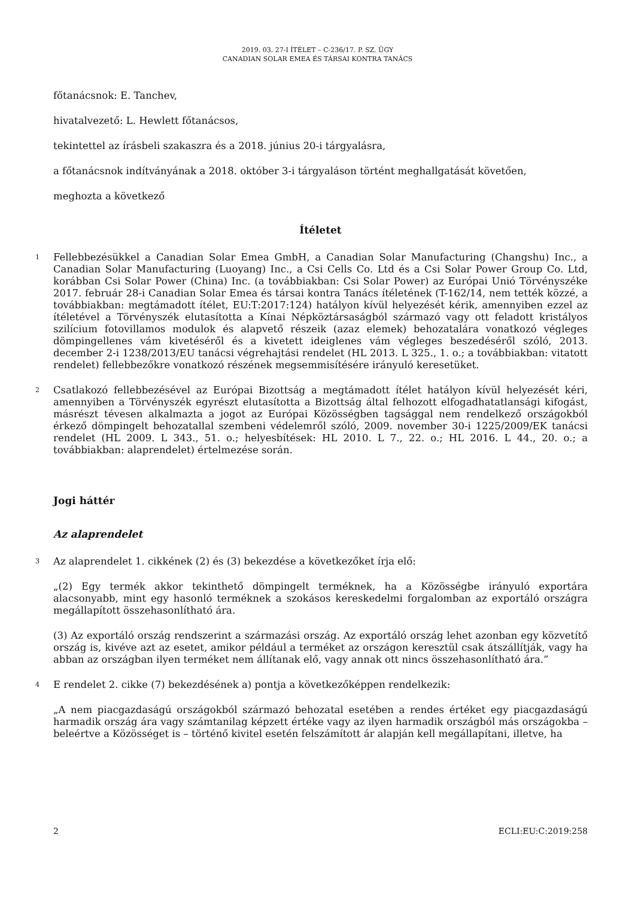2019. 03. 27-I ÍTÉLET – C-236/17. P. SZ. ÜGY
CANADIAN SOLAR EMEA ÉS TÁRSAI KONTRA TANÁCS
főtanácsnok: E. Tanchev,
hivatalvezető: L. Hewlett főtanácsos,
tekintettel az írásbeli szakaszra és a 2018. június 20-i tárgyalásra,
a főtanácsnok indítványának a 2018. október 3-i tárgyaláson történt meghallgatását követően,
meghozta a következő
Ítéletet
1
Fellebbezésükkel a Canadian Solar Emea GmbH, a Canadian Solar Manufacturing (Changshu) Inc., a Canadian Solar Manufacturing (Luoyang) Inc., a Csi Cells Co. Ltd és a Csi Solar Power Group Co. Ltd, korábban Csi Solar Power (China) Inc. (a továbbiakban: Csi Solar Power) az Európai Unió Törvényszéke 2017. február 28-i Canadian Solar Emea és társai kontra Tanács ítéletének (T-162/14, nem tették közzé, a továbbiakban: megtámadott ítélet, EU:T:2017:124) hatályon kívül helyezését kérik, amennyiben ezzel az ítéletével a Törvényszék elutasította a Kínai Népköztársaságból származó vagy ott feladott kristályos szilícium fotovillamos modulok és alapvető részeik (azaz elemek) behozatalára vonatkozó végleges dömpingellenes vám kivetéséről és a kivetett ideiglenes vám végleges beszedéséről szóló, 2013. december 2-i 1238/2013/EU tanácsi végrehajtási rendelet (HL 2013. L 325., 1. o.; a továbbiakban: vitatott rendelet) fellebbezőkre vonatkozó részének megsemmisítésére irányuló keresetüket.
2
Csatlakozó fellebbezésével az Európai Bizottság a megtámadott ítélet hatályon kívül helyezését kéri, amennyiben a Törvényszék egyrészt elutasította a Bizottság által felhozott elfogadhatatlansági kifogást, másrészt tévesen alkalmazta a jogot az Európai Közösségben tagsággal nem rendelkező országokból érkező dömpingelt behozatallal szembeni védelemről szóló, 2009. november 30-i 1225/2009/EK tanácsi rendelet (HL 2009. L 343., 51. o.; helyesbítések: HL 2010. L 7., 22. o.; HL 2016. L 44., 20. o.; a továbbiakban: alaprendelet) értelmezése során.
Jogi háttér
Az alaprendelet
3
Az alaprendelet 1. cikkének (2) és (3) bekezdése a következőket írja elő:
„(2) Egy termék akkor tekinthető dömpingelt terméknek, ha a Közösségbe irányuló exportára alacsonyabb, mint egy hasonló terméknek a szokásos kereskedelmi forgalomban az exportáló országra megállapított összehasonlítható ára.
(3) Az exportáló ország rendszerint a származási ország. Az exportáló ország lehet azonban egy közvetítő ország is, kivéve azt az esetet, amikor például a terméket az országon keresztül csak átszállítják, vagy ha abban az országban ilyen terméket nem állítanak elő, vagy annak ott nincs összehasonlítható ára.”
4
E rendelet 2. cikke (7) bekezdésének a) pontja a következőképpen rendelkezik:
„A nem piacgazdaságú országokból származó behozatal esetében a rendes értéket egy piacgazdaságú harmadik ország ára vagy számtanilag képzett értéke vagy az ilyen harmadik országból más országokba – beleértve a Közösséget is – történő kivitel esetén felszámított ár alapján kell megállapítani, illetve, ha
2 ECLI:EU:C:2019:258